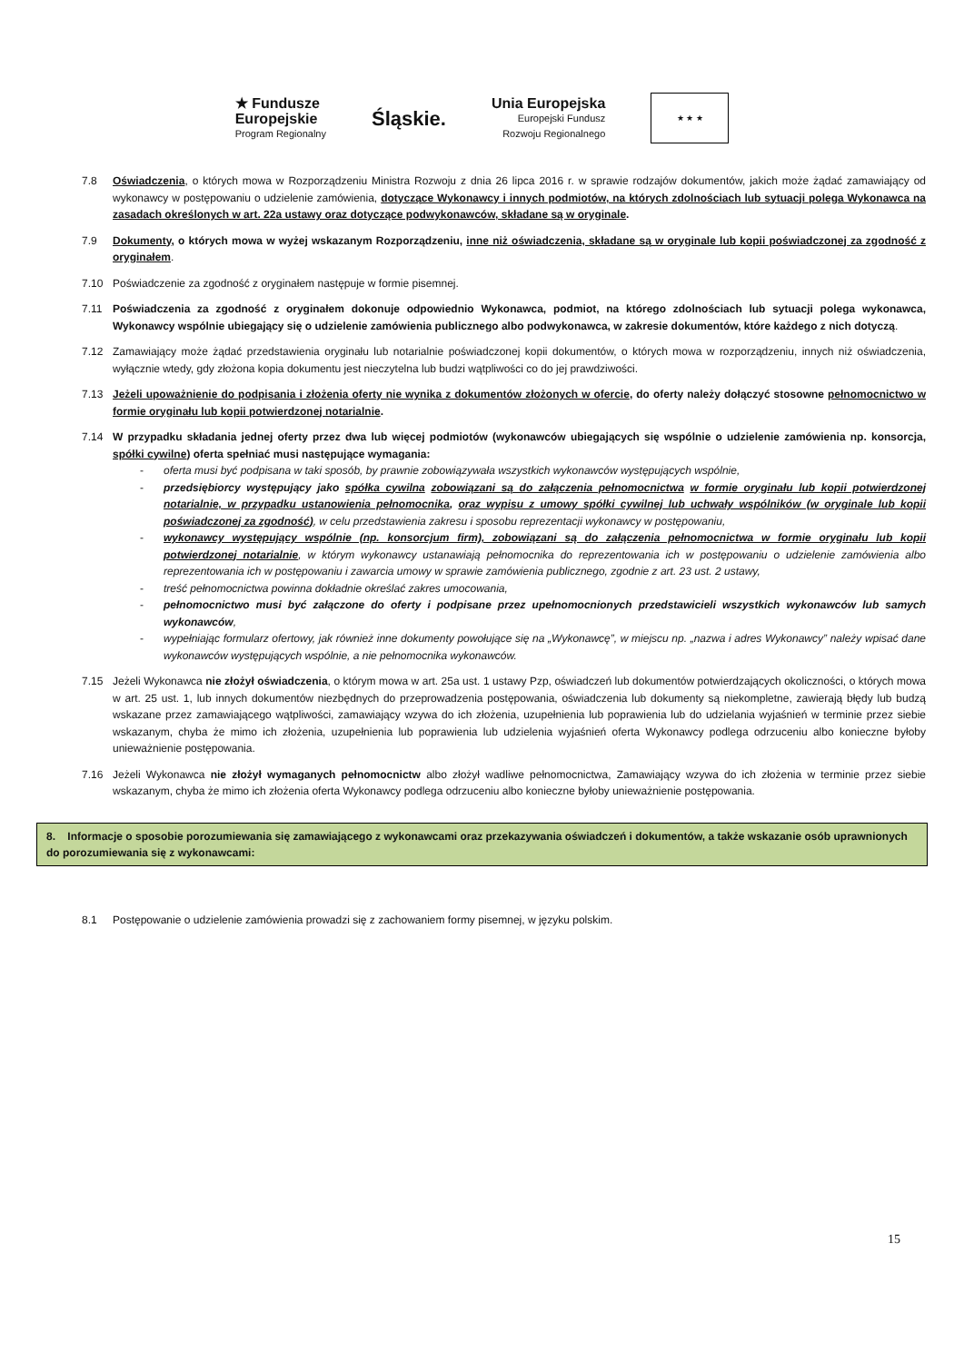★ Fundusze
Europejskie
Program Regionalny
Śląskie.
Unia Europejska
Europejski Fundusz
Rozwoju Regionalnego
★ ★ ★
7.8 Oświadczenia, o których mowa w Rozporządzeniu Ministra Rozwoju z dnia 26 lipca 2016 r. w sprawie rodzajów dokumentów, jakich może żądać zamawiający od wykonawcy w postępowaniu o udzielenie zamówienia, dotyczące Wykonawcy i innych podmiotów, na których zdolnościach lub sytuacji polega Wykonawca na zasadach określonych w art. 22a ustawy oraz dotyczące podwykonawców, składane są w oryginale.
7.9 Dokumenty, o których mowa w wyżej wskazanym Rozporządzeniu, inne niż oświadczenia, składane są w oryginale lub kopii poświadczonej za zgodność z oryginałem.
7.10 Poświadczenie za zgodność z oryginałem następuje w formie pisemnej.
7.11 Poświadczenia za zgodność z oryginałem dokonuje odpowiednio Wykonawca, podmiot, na którego zdolnościach lub sytuacji polega wykonawca, Wykonawcy wspólnie ubiegający się o udzielenie zamówienia publicznego albo podwykonawca, w zakresie dokumentów, które każdego z nich dotyczą.
7.12 Zamawiający może żądać przedstawienia oryginału lub notarialnie poświadczonej kopii dokumentów, o których mowa w rozporządzeniu, innych niż oświadczenia, wyłącznie wtedy, gdy złożona kopia dokumentu jest nieczytelna lub budzi wątpliwości co do jej prawdziwości.
7.13 Jeżeli upoważnienie do podpisania i złożenia oferty nie wynika z dokumentów złożonych w ofercie, do oferty należy dołączyć stosowne pełnomocnictwo w formie oryginału lub kopii potwierdzonej notarialnie.
7.14 W przypadku składania jednej oferty przez dwa lub więcej podmiotów (wykonawców ubiegających się wspólnie o udzielenie zamówienia np. konsorcja, spółki cywilne) oferta spełniać musi następujące wymagania:
- oferta musi być podpisana w taki sposób, by prawnie zobowiązywała wszystkich wykonawców występujących wspólnie,
- przedsiębiorcy występujący jako spółka cywilna zobowiązani są do załączenia pełnomocnictwa w formie oryginału lub kopii potwierdzonej notarialnie, w przypadku ustanowienia pełnomocnika, oraz wypisu z umowy spółki cywilnej lub uchwały wspólników (w oryginale lub kopii poświadczonej za zgodność), w celu przedstawienia zakresu i sposobu reprezentacji wykonawcy w postępowaniu,
- wykonawcy występujący wspólnie (np. konsorcjum firm), zobowiązani są do załączenia pełnomocnictwa w formie oryginału lub kopii potwierdzonej notarialnie, w którym wykonawcy ustanawiają pełnomocnika do reprezentowania ich w postępowaniu o udzielenie zamówienia albo reprezentowania ich w postępowaniu i zawarcia umowy w sprawie zamówienia publicznego, zgodnie z art. 23 ust. 2 ustawy,
- treść pełnomocnictwa powinna dokładnie określać zakres umocowania,
- pełnomocnictwo musi być załączone do oferty i podpisane przez upełnomocnionych przedstawicieli wszystkich wykonawców lub samych wykonawców,
- wypełniając formularz ofertowy, jak również inne dokumenty powołujące się na „Wykonawcę”, w miejscu np. „nazwa i adres Wykonawcy” należy wpisać dane wykonawców występujących wspólnie, a nie pełnomocnika wykonawców.
7.15 Jeżeli Wykonawca nie złożył oświadczenia, o którym mowa w art. 25a ust. 1 ustawy Pzp, oświadczeń lub dokumentów potwierdzających okoliczności, o których mowa w art. 25 ust. 1, lub innych dokumentów niezbędnych do przeprowadzenia postępowania, oświadczenia lub dokumenty są niekompletne, zawierają błędy lub budzą wskazane przez zamawiającego wątpliwości, zamawiający wzywa do ich złożenia, uzupełnienia lub poprawienia lub do udzielania wyjaśnień w terminie przez siebie wskazanym, chyba że mimo ich złożenia, uzupełnienia lub poprawienia lub udzielenia wyjaśnień oferta Wykonawcy podlega odrzuceniu albo konieczne byłoby unieważnienie postępowania.
7.16 Jeżeli Wykonawca nie złożył wymaganych pełnomocnictw albo złożył wadliwe pełnomocnictwa, Zamawiający wzywa do ich złożenia w terminie przez siebie wskazanym, chyba że mimo ich złożenia oferta Wykonawcy podlega odrzuceniu albo konieczne byłoby unieważnienie postępowania.
8. Informacje o sposobie porozumiewania się zamawiającego z wykonawcami oraz przekazywania oświadczeń i dokumentów, a także wskazanie osób uprawnionych do porozumiewania się z wykonawcami:
8.1 Postępowanie o udzielenie zamówienia prowadzi się z zachowaniem formy pisemnej, w języku polskim.
15